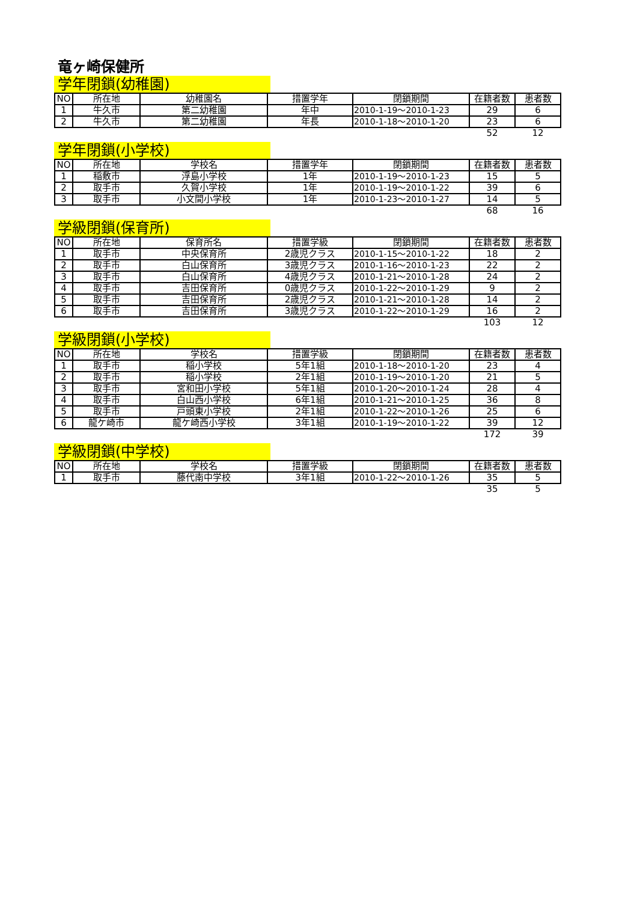竜ヶ崎保健所
学年閉鎖(幼稚園)
| NO | 所在地 | 幼稚園名 | 措置学年 | 閉鎖期間 | 在籍者数 | 患者数 |
| --- | --- | --- | --- | --- | --- | --- |
| 1 | 牛久市 | 第二幼稚園 | 年中 | 2010-1-19～2010-1-23 | 29 | 6 |
| 2 | 牛久市 | 第二幼稚園 | 年長 | 2010-1-18～2010-1-20 | 23 | 6 |
| | | | | | 52 | 12 |
学年閉鎖(小学校)
| NO | 所在地 | 学校名 | 措置学年 | 閉鎖期間 | 在籍者数 | 患者数 |
| --- | --- | --- | --- | --- | --- | --- |
| 1 | 稲敷市 | 浮島小学校 | 1年 | 2010-1-19～2010-1-23 | 15 | 5 |
| 2 | 取手市 | 久賀小学校 | 1年 | 2010-1-19～2010-1-22 | 39 | 6 |
| 3 | 取手市 | 小文間小学校 | 1年 | 2010-1-23～2010-1-27 | 14 | 5 |
| | | | | | 68 | 16 |
学級閉鎖(保育所)
| NO | 所在地 | 保育所名 | 措置学級 | 閉鎖期間 | 在籍者数 | 患者数 |
| --- | --- | --- | --- | --- | --- | --- |
| 1 | 取手市 | 中央保育所 | 2歳児クラス | 2010-1-15～2010-1-22 | 18 | 2 |
| 2 | 取手市 | 白山保育所 | 3歳児クラス | 2010-1-16～2010-1-23 | 22 | 2 |
| 3 | 取手市 | 白山保育所 | 4歳児クラス | 2010-1-21～2010-1-28 | 24 | 2 |
| 4 | 取手市 | 吉田保育所 | 0歳児クラス | 2010-1-22～2010-1-29 | 9 | 2 |
| 5 | 取手市 | 吉田保育所 | 2歳児クラス | 2010-1-21～2010-1-28 | 14 | 2 |
| 6 | 取手市 | 吉田保育所 | 3歳児クラス | 2010-1-22～2010-1-29 | 16 | 2 |
| | | | | | 103 | 12 |
学級閉鎖(小学校)
| NO | 所在地 | 学校名 | 措置学級 | 閉鎖期間 | 在籍者数 | 患者数 |
| --- | --- | --- | --- | --- | --- | --- |
| 1 | 取手市 | 稲小学校 | 5年1組 | 2010-1-18～2010-1-20 | 23 | 4 |
| 2 | 取手市 | 稲小学校 | 2年1組 | 2010-1-19～2010-1-20 | 21 | 5 |
| 3 | 取手市 | 宮和田小学校 | 5年1組 | 2010-1-20～2010-1-24 | 28 | 4 |
| 4 | 取手市 | 白山西小学校 | 6年1組 | 2010-1-21～2010-1-25 | 36 | 8 |
| 5 | 取手市 | 戸頭東小学校 | 2年1組 | 2010-1-22～2010-1-26 | 25 | 6 |
| 6 | 龍ケ崎市 | 龍ケ崎西小学校 | 3年1組 | 2010-1-19～2010-1-22 | 39 | 12 |
| | | | | | 172 | 39 |
学級閉鎖(中学校)
| NO | 所在地 | 学校名 | 措置学級 | 閉鎖期間 | 在籍者数 | 患者数 |
| --- | --- | --- | --- | --- | --- | --- |
| 1 | 取手市 | 藤代南中学校 | 3年1組 | 2010-1-22～2010-1-26 | 35 | 5 |
| | | | | | 35 | 5 |